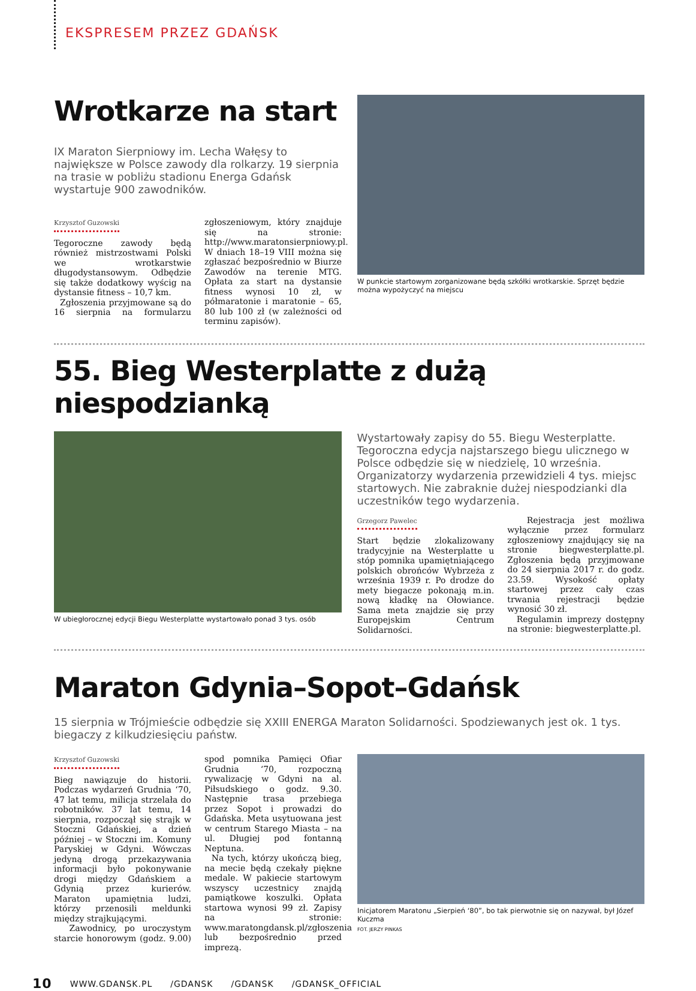EKSPRESEM PRZEZ GDAŃSK
Wrotkarze na start
IX Maraton Sierpniowy im. Lecha Wałęsy to największe w Polsce zawody dla rolkarzy. 19 sierpnia na trasie w pobliżu stadionu Energa Gdańsk wystartuje 900 zawodników.
Krzysztof Guzowski
Tegoroczne zawody będą również mistrzostwami Polski we wrotkarstwie długodystansowym. Odbędzie się także dodatkowy wyścig na dystansie fitness – 10,7 km.
Zgłoszenia przyjmowane są do 16 sierpnia na formularzu zgłoszeniowym, który znajduje się na stronie: http://www.maratonsierpniowy.pl. W dniach 18–19 VIII można się zgłaszać bezpośrednio w Biurze Zawodów na terenie MTG. Opłata za start na dystansie fitness wynosi 10 zł, w półmaratonie i maratonie – 65, 80 lub 100 zł (w zależności od terminu zapisów).
W punkcie startowym zorganizowane będą szkółki wrotkarskie. Sprzęt będzie można wypożyczyć na miejscu
55. Bieg Westerplatte z dużą niespodzianką
W ubiegłorocznej edycji Biegu Westerplatte wystartowało ponad 3 tys. osób
Wystartowały zapisy do 55. Biegu Westerplatte. Tegoroczna edycja najstarszego biegu ulicznego w Polsce odbędzie się w niedzielę, 10 września. Organizatorzy wydarzenia przewidzieli 4 tys. miejsc startowych. Nie zabraknie dużej niespodzianki dla uczestników tego wydarzenia.
Grzegorz Pawelec
Start będzie zlokalizowany tradycyjnie na Westerplatte u stóp pomnika upamiętniającego polskich obrońców Wybrzeża z września 1939 r. Po drodze do mety biegacze pokonają m.in. nową kładkę na Ołowiance. Sama meta znajdzie się przy Europejskim Centrum Solidarności.
Rejestracja jest możliwa wyłącznie przez formularz zgłoszeniowy znajdujący się na stronie biegwesterplatte.pl. Zgłoszenia będą przyjmowane do 24 sierpnia 2017 r. do godz. 23.59. Wysokość opłaty startowej przez cały czas trwania rejestracji będzie wynosić 30 zł.
Regulamin imprezy dostępny na stronie: biegwesterplatte.pl.
Maraton Gdynia–Sopot–Gdańsk
15 sierpnia w Trójmieście odbędzie się XXIII ENERGA Maraton Solidarności. Spodziewanych jest ok. 1 tys. biegaczy z kilkudziesięciu państw.
Krzysztof Guzowski
Bieg nawiązuje do historii. Podczas wydarzeń Grudnia ‘70, 47 lat temu, milicja strzelała do robotników. 37 lat temu, 14 sierpnia, rozpoczął się strajk w Stoczni Gdańskiej, a dzień później – w Stoczni im. Komuny Paryskiej w Gdyni. Wówczas jedyną drogą przekazywania informacji było pokonywanie drogi między Gdańskiem a Gdynią przez kurierów. Maraton upamiętnia ludzi, którzy przenosili meldunki między strajkującymi.
Zawodnicy, po uroczystym starcie honorowym (godz. 9.00) spod pomnika Pamięci Ofiar Grudnia ‘70, rozpoczną rywalizację w Gdyni na al. Piłsudskiego o godz. 9.30. Następnie trasa przebiega przez Sopot i prowadzi do Gdańska. Meta usytuowana jest w centrum Starego Miasta – na ul. Długiej pod fontanną Neptuna.
Na tych, którzy ukończą bieg, na mecie będą czekały piękne medale. W pakiecie startowym wszyscy uczestnicy znajdą pamiątkowe koszulki. Opłata startowa wynosi 99 zł. Zapisy na stronie: www.maratongdansk.pl/zgłoszenia lub bezpośrednio przed imprezą.
Inicjatorem Maratonu „Sierpień ‘80”, bo tak pierwotnie się on nazywał, był Józef Kuczma
FOT. JERZY PINKAS
10 WWW.GDANSK.PL /GDANSK /GDANSK /GDANSK_OFFICIAL